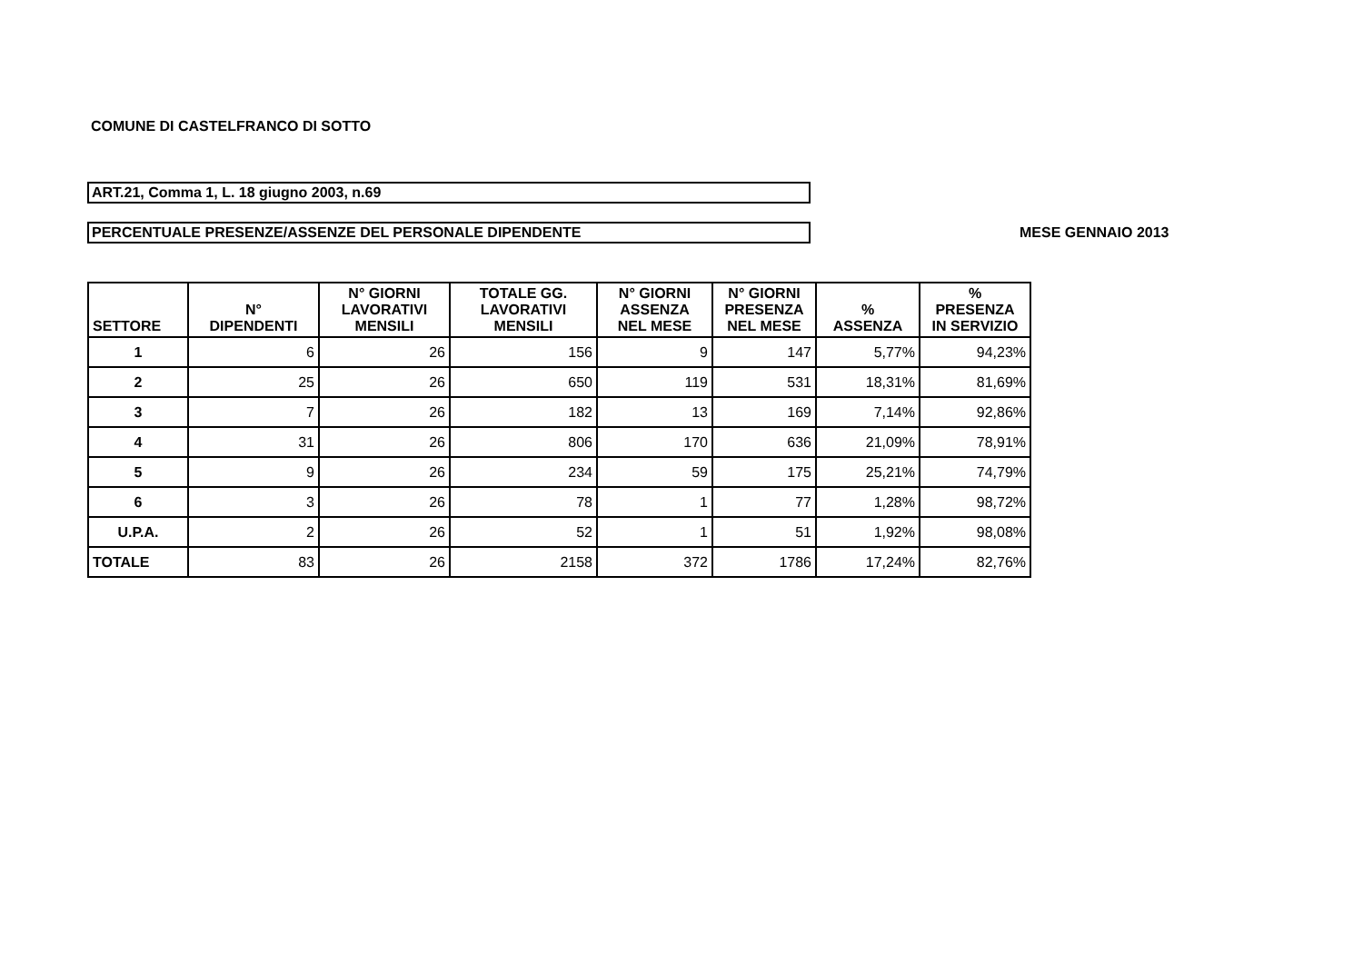COMUNE DI CASTELFRANCO DI SOTTO
ART.21, Comma 1, L. 18 giugno 2003, n.69
PERCENTUALE PRESENZE/ASSENZE DEL PERSONALE DIPENDENTE MESE GENNAIO 2013
| SETTORE | N° DIPENDENTI | N° GIORNI LAVORATIVI MENSILI | TOTALE GG. LAVORATIVI MENSILI | N° GIORNI ASSENZA NEL MESE | N° GIORNI PRESENZA NEL MESE | % ASSENZA | % PRESENZA IN SERVIZIO |
| --- | --- | --- | --- | --- | --- | --- | --- |
| 1 | 6 | 26 | 156 | 9 | 147 | 5,77% | 94,23% |
| 2 | 25 | 26 | 650 | 119 | 531 | 18,31% | 81,69% |
| 3 | 7 | 26 | 182 | 13 | 169 | 7,14% | 92,86% |
| 4 | 31 | 26 | 806 | 170 | 636 | 21,09% | 78,91% |
| 5 | 9 | 26 | 234 | 59 | 175 | 25,21% | 74,79% |
| 6 | 3 | 26 | 78 | 1 | 77 | 1,28% | 98,72% |
| U.P.A. | 2 | 26 | 52 | 1 | 51 | 1,92% | 98,08% |
| TOTALE | 83 | 26 | 2158 | 372 | 1786 | 17,24% | 82,76% |